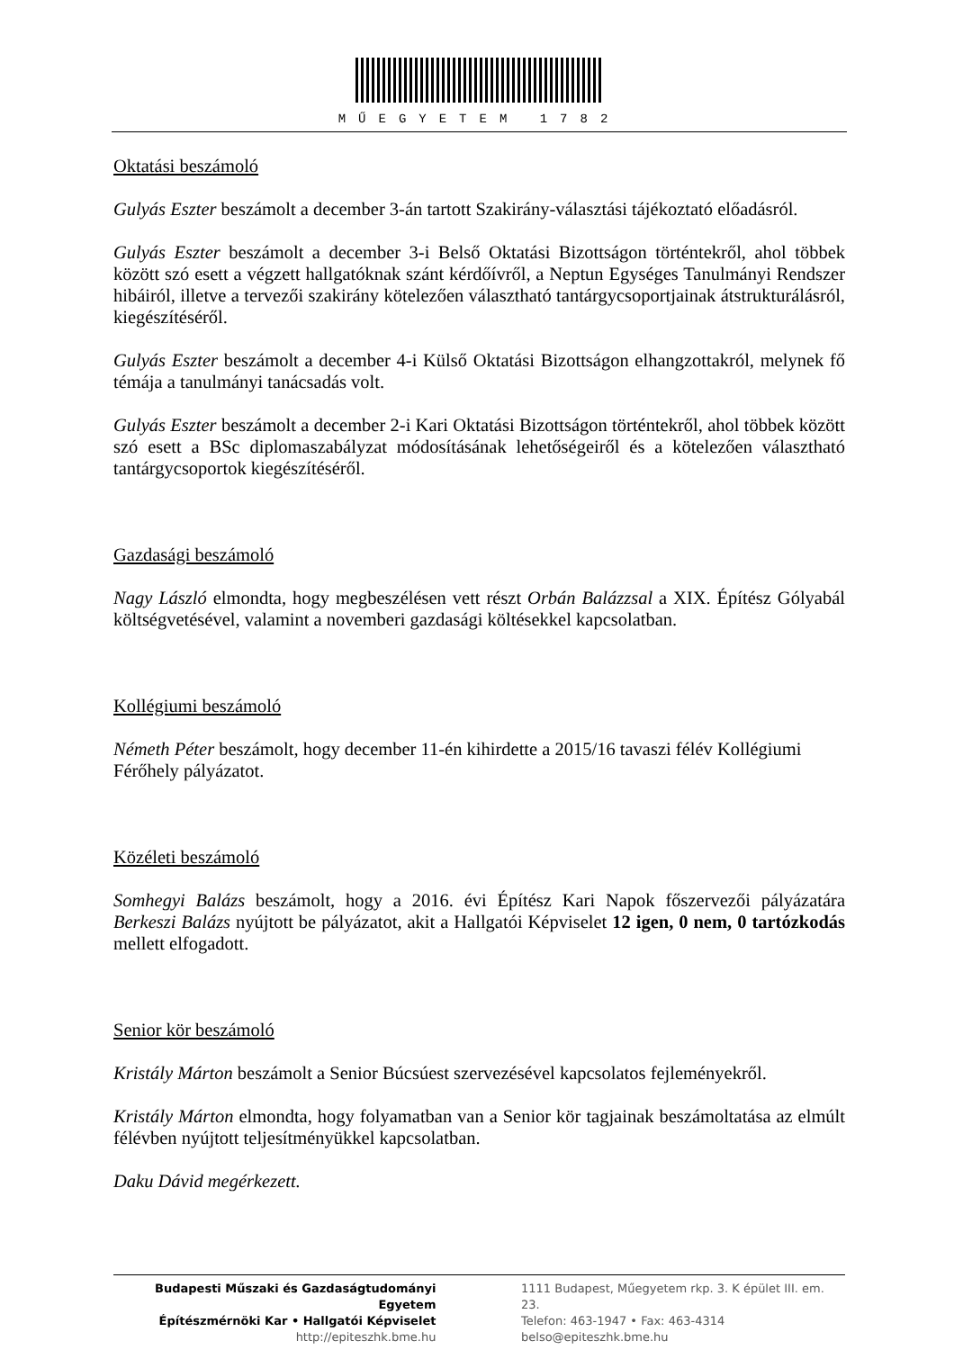MŰEGYETEM 1782
Oktatási beszámoló
Gulyás Eszter beszámolt a december 3-án tartott Szakirány-választási tájékoztató előadásról.
Gulyás Eszter beszámolt a december 3-i Belső Oktatási Bizottságon történtekről, ahol többek között szó esett a végzett hallgatóknak szánt kérdőívről, a Neptun Egységes Tanulmányi Rendszer hibáiról, illetve a tervezői szakirány kötelezően választható tantárgycsoportjainak átstrukturálásról, kiegészítéséről.
Gulyás Eszter beszámolt a december 4-i Külső Oktatási Bizottságon elhangzottakról, melynek fő témája a tanulmányi tanácsadás volt.
Gulyás Eszter beszámolt a december 2-i Kari Oktatási Bizottságon történtekről, ahol többek között szó esett a BSc diplomaszabályzat módosításának lehetőségeiről és a kötelezően választható tantárgycsoportok kiegészítéséről.
Gazdasági beszámoló
Nagy László elmondta, hogy megbeszélésen vett részt Orbán Balázzsal a XIX. Építész Gólyabál költségvetésével, valamint a novemberi gazdasági költésekkel kapcsolatban.
Kollégiumi beszámoló
Németh Péter beszámolt, hogy december 11-én kihirdette a 2015/16 tavaszi félév Kollégiumi Férőhely pályázatot.
Közéleti beszámoló
Somhegyi Balázs beszámolt, hogy a 2016. évi Építész Kari Napok főszervezői pályázatára Berkeszi Balázs nyújtott be pályázatot, akit a Hallgatói Képviselet 12 igen, 0 nem, 0 tartózkodás mellett elfogadott.
Senior kör beszámoló
Kristály Márton beszámolt a Senior Búcsúest szervezésével kapcsolatos fejleményekről.
Kristály Márton elmondta, hogy folyamatban van a Senior kör tagjainak beszámoltatása az elmúlt félévben nyújtott teljesítményükkel kapcsolatban.
Daku Dávid megérkezett.
Budapesti Műszaki és Gazdaságtudományi Egyetem
Építészmérnöki Kar • Hallgatói Képviselet
http://epiteszhk.bme.hu
1111 Budapest, Műegyetem rkp. 3. K épület III. em. 23.
Telefon: 463-1947 • Fax: 463-4314
belso@epiteszhk.bme.hu